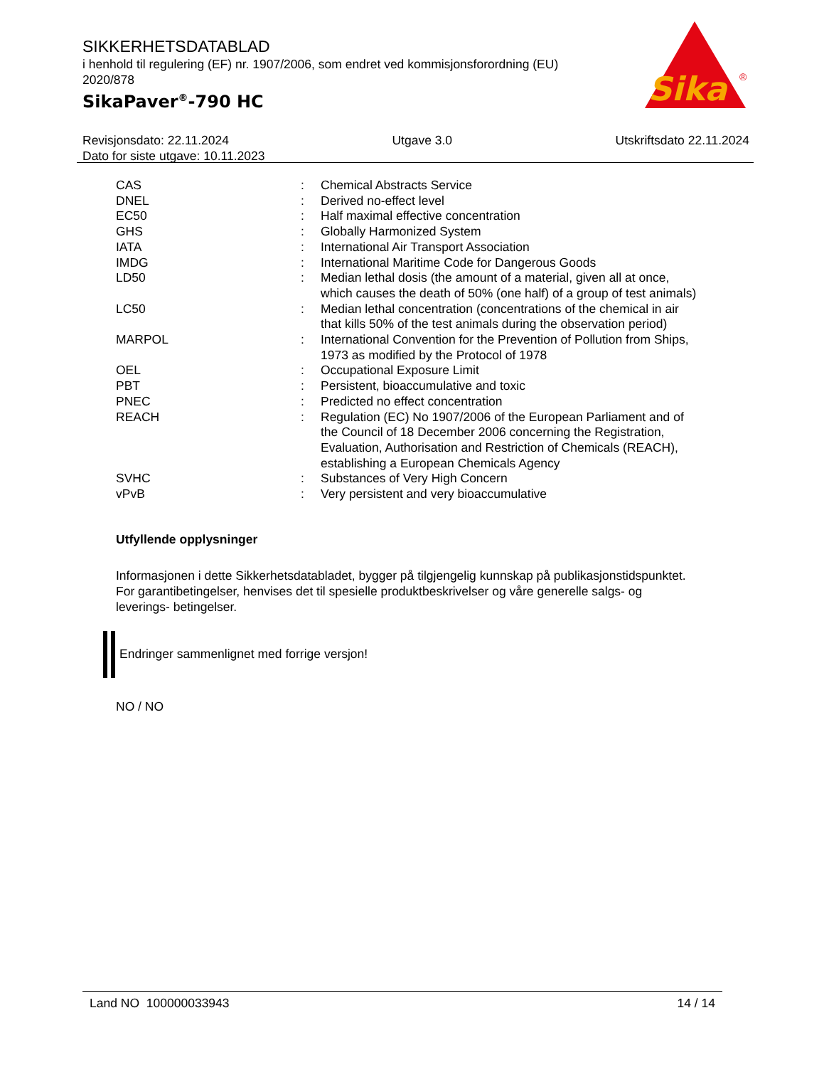SIKKERHETSDATABLAD
i henhold til regulering (EF) nr. 1907/2006, som endret ved kommisjonsforordning (EU) 2020/878
SikaPaver<sup>®</sup>-790 HC
Sika
®
Revisjonsdato: 22.11.2024 Utgave 3.0 Utskriftsdato 22.11.2024
Dato for siste utgave: 10.11.2023
| CAS | : | Chemical Abstracts Service |
| DNEL | : | Derived no-effect level |
| EC50 | : | Half maximal effective concentration |
| GHS | : | Globally Harmonized System |
| IATA | : | International Air Transport Association |
| IMDG | : | International Maritime Code for Dangerous Goods |
| LD50 | : | Median lethal dosis (the amount of a material, given all at once, which causes the death of 50% (one half) of a group of test animals) |
| LC50 | : | Median lethal concentration (concentrations of the chemical in air that kills 50% of the test animals during the observation period) |
| MARPOL | : | International Convention for the Prevention of Pollution from Ships, 1973 as modified by the Protocol of 1978 |
| OEL | : | Occupational Exposure Limit |
| PBT | : | Persistent, bioaccumulative and toxic |
| PNEC | : | Predicted no effect concentration |
| REACH | : | Regulation (EC) No 1907/2006 of the European Parliament and of the Council of 18 December 2006 concerning the Registration, Evaluation, Authorisation and Restriction of Chemicals (REACH), establishing a European Chemicals Agency |
| SVHC | : | Substances of Very High Concern |
| vPvB | : | Very persistent and very bioaccumulative |
Utfyllende opplysninger
Informasjonen i dette Sikkerhetsdatabladet, bygger på tilgjengelig kunnskap på publikasjonstidspunktet. For garantibetingelser, henvises det til spesielle produktbeskrivelser og våre generelle salgs- og leverings- betingelser.
Endringer sammenlignet med forrige versjon!
NO / NO
Land NO 100000033943 14 / 14